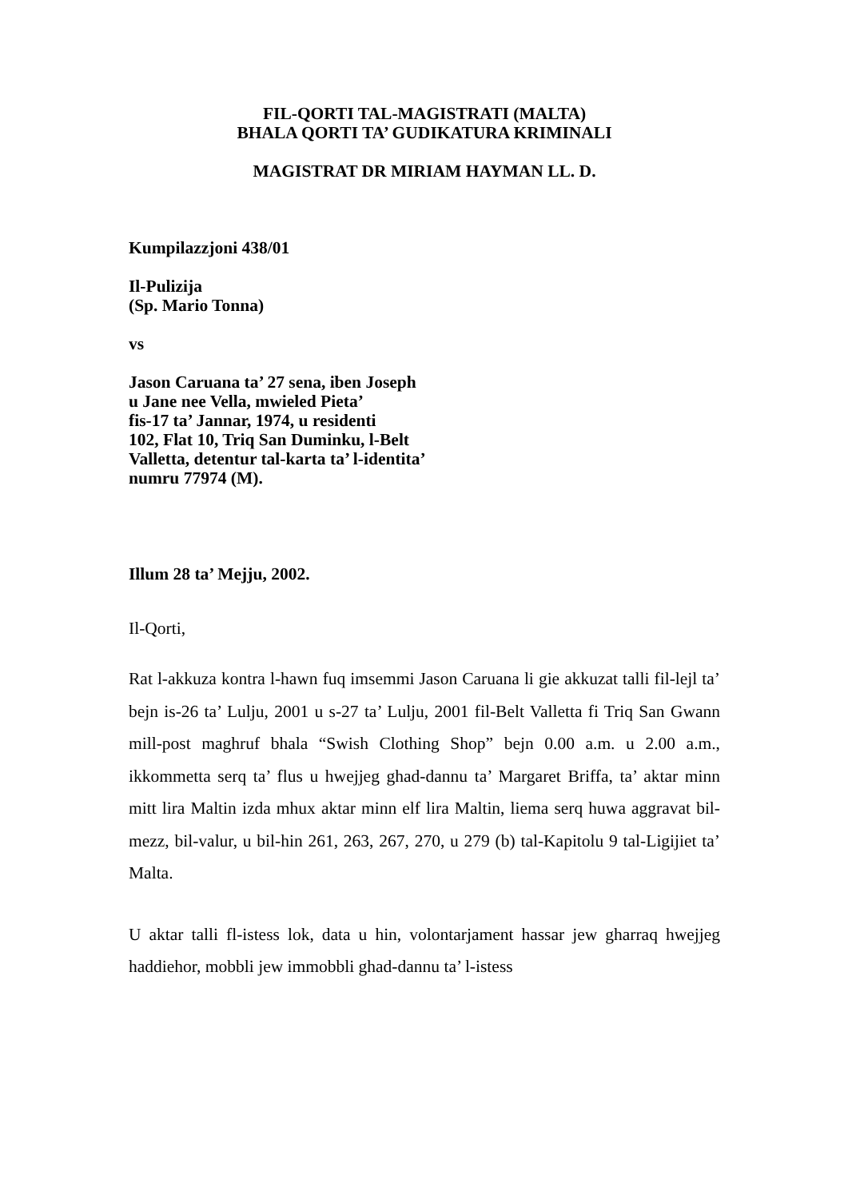FIL-QORTI TAL-MAGISTRATI (MALTA)
BHALA QORTI TA’ GUDIKATURA KRIMINALI
MAGISTRAT DR MIRIAM HAYMAN LL. D.
Kumpilazzjoni 438/01
Il-Pulizija
(Sp. Mario Tonna)
vs
Jason Caruana ta’ 27 sena, iben Joseph
u Jane nee Vella, mwieled Pieta’
fis-17 ta’ Jannar, 1974, u residenti
102, Flat 10, Triq San Duminku, l-Belt
Valletta, detentur tal-karta ta’ l-identita’
numru 77974 (M).
Illum 28 ta’ Mejju, 2002.
Il-Qorti,
Rat l-akkuza kontra l-hawn fuq imsemmi Jason Caruana li gie akkuzat talli fil-lejl ta’ bejn is-26 ta’ Lulju, 2001 u s-27 ta’ Lulju, 2001 fil-Belt Valletta fi Triq San Gwann mill-post maghruf bhala “Swish Clothing Shop” bejn 0.00 a.m. u 2.00 a.m., ikkommetta serq ta’ flus u hwejjeg ghad-dannu ta’ Margaret Briffa, ta’ aktar minn mitt lira Maltin izda mhux aktar minn elf lira Maltin, liema serq huwa aggravat bil-mezz, bil-valur, u bil-hin 261, 263, 267, 270, u 279 (b) tal-Kapitolu 9 tal-Ligijiet ta’ Malta.
U aktar talli fl-istess lok, data u hin, volontarjament hassar jew gharraq hwejjeg haddiehor, mobbli jew immobbli ghad-dannu ta’ l-istess